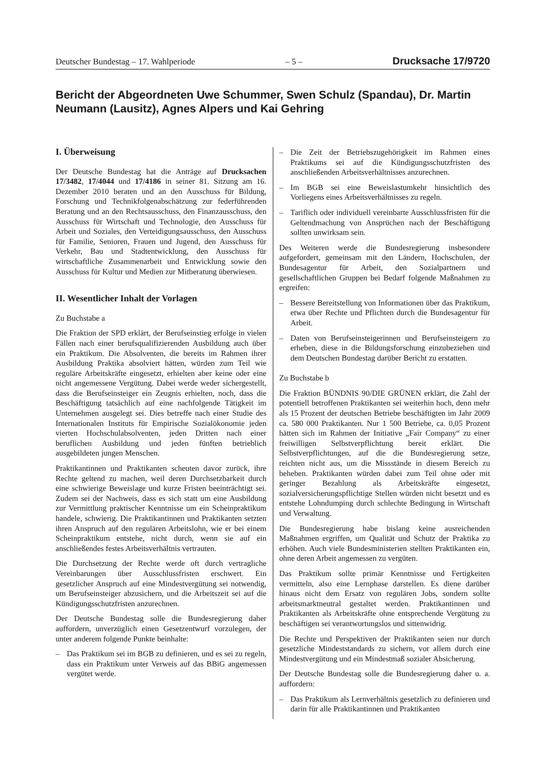Deutscher Bundestag – 17. Wahlperiode – 5 – Drucksache 17/9720
Bericht der Abgeordneten Uwe Schummer, Swen Schulz (Spandau), Dr. Martin Neumann (Lausitz), Agnes Alpers und Kai Gehring
I. Überweisung
Der Deutsche Bundestag hat die Anträge auf Drucksachen 17/3482, 17/4044 und 17/4186 in seiner 81. Sitzung am 16. Dezember 2010 beraten und an den Ausschuss für Bildung, Forschung und Technikfolgenabschätzung zur federführenden Beratung und an den Rechtsausschuss, den Finanzausschuss, den Ausschuss für Wirtschaft und Technologie, den Ausschuss für Arbeit und Soziales, den Verteidigungsausschuss, den Ausschuss für Familie, Senioren, Frauen und Jugend, den Ausschuss für Verkehr, Bau und Stadtentwicklung, den Ausschuss für wirtschaftliche Zusammenarbeit und Entwicklung sowie den Ausschuss für Kultur und Medien zur Mitberatung überwiesen.
II. Wesentlicher Inhalt der Vorlagen
Zu Buchstabe a
Die Fraktion der SPD erklärt, der Berufseinstieg erfolge in vielen Fällen nach einer berufsqualifizierenden Ausbildung auch über ein Praktikum. Die Absolventen, die bereits im Rahmen ihrer Ausbildung Praktika absolviert hätten, würden zum Teil wie reguläre Arbeitskräfte eingesetzt, erhielten aber keine oder eine nicht angemessene Vergütung. Dabei werde weder sichergestellt, dass die Berufseinsteiger ein Zeugnis erhielten, noch, dass die Beschäftigung tatsächlich auf eine nachfolgende Tätigkeit im Unternehmen ausgelegt sei. Dies betreffe nach einer Studie des Internationalen Instituts für Empirische Sozialökonomie jeden vierten Hochschulabsolventen, jeden Dritten nach einer beruflichen Ausbildung und jeden fünften betrieblich ausgebildeten jungen Menschen.
Praktikantinnen und Praktikanten scheuten davor zurück, ihre Rechte geltend zu machen, weil deren Durchsetzbarkeit durch eine schwierige Beweislage und kurze Fristen beeinträchtigt sei. Zudem sei der Nachweis, dass es sich statt um eine Ausbildung zur Vermittlung praktischer Kenntnisse um ein Scheinpraktikum handele, schwierig. Die Praktikantinnen und Praktikanten setzten ihren Anspruch auf den regulären Arbeitslohn, wie er bei einem Scheinpraktikum entstehe, nicht durch, wenn sie auf ein anschließendes festes Arbeitsverhältnis vertrauten.
Die Durchsetzung der Rechte werde oft durch vertragliche Vereinbarungen über Ausschlussfristen erschwert. Ein gesetzlicher Anspruch auf eine Mindestvergütung sei notwendig, um Berufseinsteiger abzusichern, und die Arbeitszeit sei auf die Kündigungsschutzfristen anzurechnen.
Der Deutsche Bundestag solle die Bundesregierung daher auffordern, unverzüglich einen Gesetzentwurf vorzulegen, der unter anderem folgende Punkte beinhalte:
– Das Praktikum sei im BGB zu definieren, und es sei zu regeln, dass ein Praktikum unter Verweis auf das BBiG angemessen vergütet werde.
– Die Zeit der Betriebszugehörigkeit im Rahmen eines Praktikums sei auf die Kündigungsschutzfristen des anschließenden Arbeitsverhältnisses anzurechnen.
– Im BGB sei eine Beweislastumkehr hinsichtlich des Vorliegens eines Arbeitsverhältnisses zu regeln.
– Tariflich oder individuell vereinbarte Ausschlussfristen für die Geltendmachung von Ansprüchen nach der Beschäftigung sollten unwirksam sein.
Des Weiteren werde die Bundesregierung insbesondere aufgefordert, gemeinsam mit den Ländern, Hochschulen, der Bundesagentur für Arbeit, den Sozialpartnern und gesellschaftlichen Gruppen bei Bedarf folgende Maßnahmen zu ergreifen:
– Bessere Bereitstellung von Informationen über das Praktikum, etwa über Rechte und Pflichten durch die Bundesagentur für Arbeit.
– Daten von Berufseinsteigerinnen und Berufseinsteigern zu erheben, diese in die Bildungsforschung einzubeziehen und dem Deutschen Bundestag darüber Bericht zu erstatten.
Zu Buchstabe b
Die Fraktion BÜNDNIS 90/DIE GRÜNEN erklärt, die Zahl der potentiell betroffenen Praktikanten sei weiterhin hoch, denn mehr als 15 Prozent der deutschen Betriebe beschäftigten im Jahr 2009 ca. 580 000 Praktikanten. Nur 1 500 Betriebe, ca. 0,05 Prozent hätten sich im Rahmen der Initiative „Fair Company“ zu einer freiwilligen Selbstverpflichtung bereit erklärt. Die Selbstverpflichtungen, auf die die Bundesregierung setze, reichten nicht aus, um die Missstände in diesem Bereich zu beheben. Praktikanten würden dabei zum Teil ohne oder mit geringer Bezahlung als Arbeitskräfte eingesetzt, sozialversicherungspflichtige Stellen würden nicht besetzt und es entstehe Lohndumping durch schlechte Bedingung in Wirtschaft und Verwaltung.
Die Bundesregierung habe bislang keine ausreichenden Maßnahmen ergriffen, um Qualität und Schutz der Praktika zu erhöhen. Auch viele Bundesministerien stellten Praktikanten ein, ohne deren Arbeit angemessen zu vergüten.
Das Praktikum sollte primär Kenntnisse und Fertigkeiten vermitteln, also eine Lernphase darstellen. Es diene darüber hinaus nicht dem Ersatz von regulären Jobs, sondern sollte arbeitsmarktneutral gestaltet werden. Praktikantinnen und Praktikanten als Arbeitskräfte ohne entsprechende Vergütung zu beschäftigen sei verantwortungslos und sittenwidrig.
Die Rechte und Perspektiven der Praktikanten seien nur durch gesetzliche Mindeststandards zu sichern, vor allem durch eine Mindestvergütung und ein Mindestmaß sozialer Absicherung.
Der Deutsche Bundestag solle die Bundesregierung daher u. a. auffordern:
– Das Praktikum als Lernverhältnis gesetzlich zu definieren und darin für alle Praktikantinnen und Praktikanten